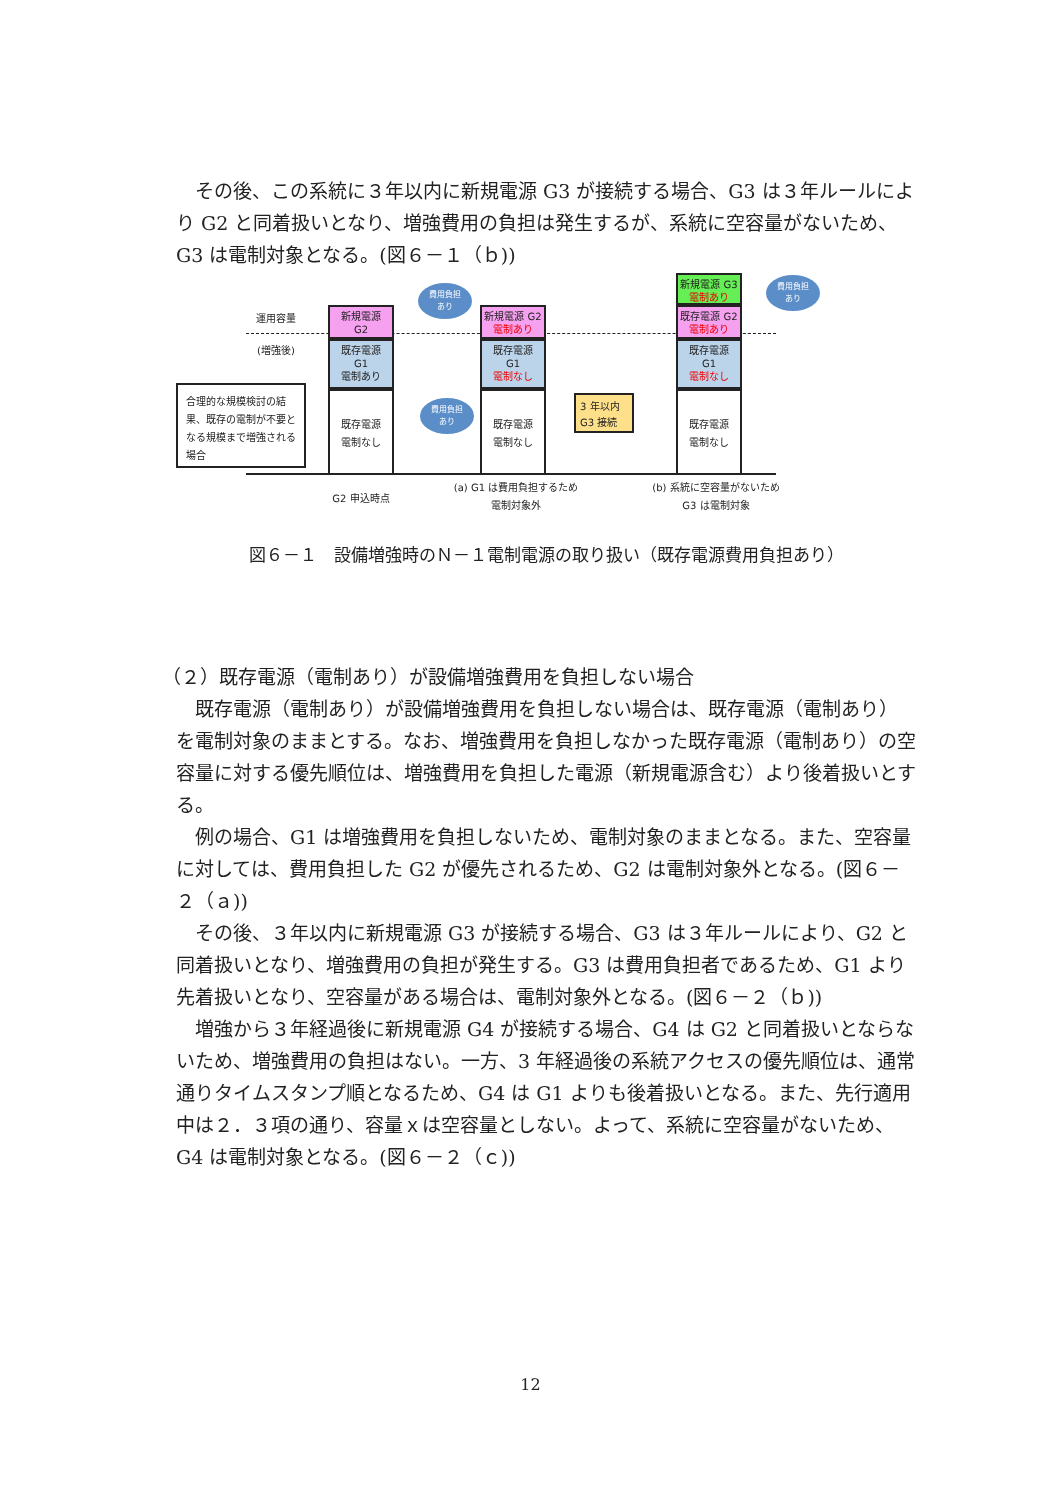その後、この系統に３年以内に新規電源 G3 が接続する場合、G3 は３年ルールにより G2 と同着扱いとなり、増強費用の負担は発生するが、系統に空容量がないため、G3 は電制対象となる。(図６－１（ｂ))
運用容量
(増強後)
合理的な規模検討の結果、既存の電制が不要となる規模まで増強される場合
新規電源
G2
既存電源
G1
電制あり
既存電源
電制なし
費用負担
あり
費用負担
あり
新規電源 G2
電制あり
既存電源
G1
電制なし
既存電源
電制なし
3 年以内
G3 接続
新規電源 G3
電制あり
既存電源 G2
電制あり
既存電源
G1
電制なし
既存電源
電制なし
費用負担
あり
G2 申込時点
(a) G1 は費用負担するため
電制対象外
(b) 系統に空容量がないため
G3 は電制対象
図６－１　設備増強時のＮ－１電制電源の取り扱い（既存電源費用負担あり）
（２）既存電源（電制あり）が設備増強費用を負担しない場合
　既存電源（電制あり）が設備増強費用を負担しない場合は、既存電源（電制あり）を電制対象のままとする。なお、増強費用を負担しなかった既存電源（電制あり）の空容量に対する優先順位は、増強費用を負担した電源（新規電源含む）より後着扱いとする。
　例の場合、G1 は増強費用を負担しないため、電制対象のままとなる。また、空容量に対しては、費用負担した G2 が優先されるため、G2 は電制対象外となる。(図６－２（ａ))
　その後、３年以内に新規電源 G3 が接続する場合、G3 は３年ルールにより、G2 と同着扱いとなり、増強費用の負担が発生する。G3 は費用負担者であるため、G1 より先着扱いとなり、空容量がある場合は、電制対象外となる。(図６－２（ｂ))
　増強から３年経過後に新規電源 G4 が接続する場合、G4 は G2 と同着扱いとならないため、増強費用の負担はない。一方、3 年経過後の系統アクセスの優先順位は、通常通りタイムスタンプ順となるため、G4 は G1 よりも後着扱いとなる。また、先行適用中は２．３項の通り、容量ｘは空容量としない。よって、系統に空容量がないため、G4 は電制対象となる。(図６－２（ｃ))
12